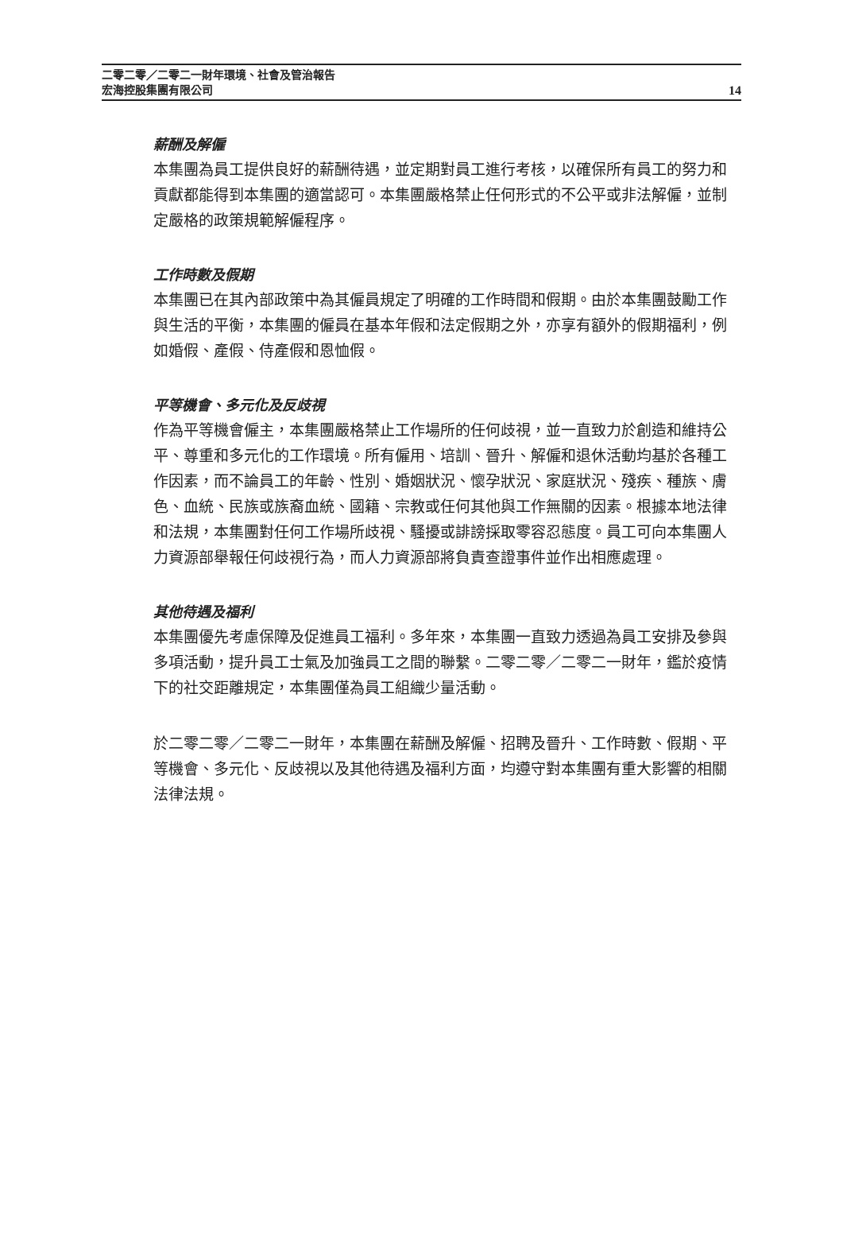二零二零／二零二一財年環境、社會及管治報告
宏海控股集團有限公司
14
薪酬及解僱
本集團為員工提供良好的薪酬待遇，並定期對員工進行考核，以確保所有員工的努力和貢獻都能得到本集團的適當認可。本集團嚴格禁止任何形式的不公平或非法解僱，並制定嚴格的政策規範解僱程序。
工作時數及假期
本集團已在其內部政策中為其僱員規定了明確的工作時間和假期。由於本集團鼓勵工作與生活的平衡，本集團的僱員在基本年假和法定假期之外，亦享有額外的假期福利，例如婚假、產假、侍產假和恩恤假。
平等機會、多元化及反歧視
作為平等機會僱主，本集團嚴格禁止工作場所的任何歧視，並一直致力於創造和維持公平、尊重和多元化的工作環境。所有僱用、培訓、晉升、解僱和退休活動均基於各種工作因素，而不論員工的年齡、性別、婚姻狀況、懷孕狀況、家庭狀況、殘疾、種族、膚色、血統、民族或族裔血統、國籍、宗教或任何其他與工作無關的因素。根據本地法律和法規，本集團對任何工作場所歧視、騷擾或誹謗採取零容忍態度。員工可向本集團人力資源部舉報任何歧視行為，而人力資源部將負責查證事件並作出相應處理。
其他待遇及福利
本集團優先考慮保障及促進員工福利。多年來，本集團一直致力透過為員工安排及參與多項活動，提升員工士氣及加強員工之間的聯繫。二零二零／二零二一財年，鑑於疫情下的社交距離規定，本集團僅為員工組織少量活動。
於二零二零／二零二一財年，本集團在薪酬及解僱、招聘及晉升、工作時數、假期、平等機會、多元化、反歧視以及其他待遇及福利方面，均遵守對本集團有重大影響的相關法律法規。